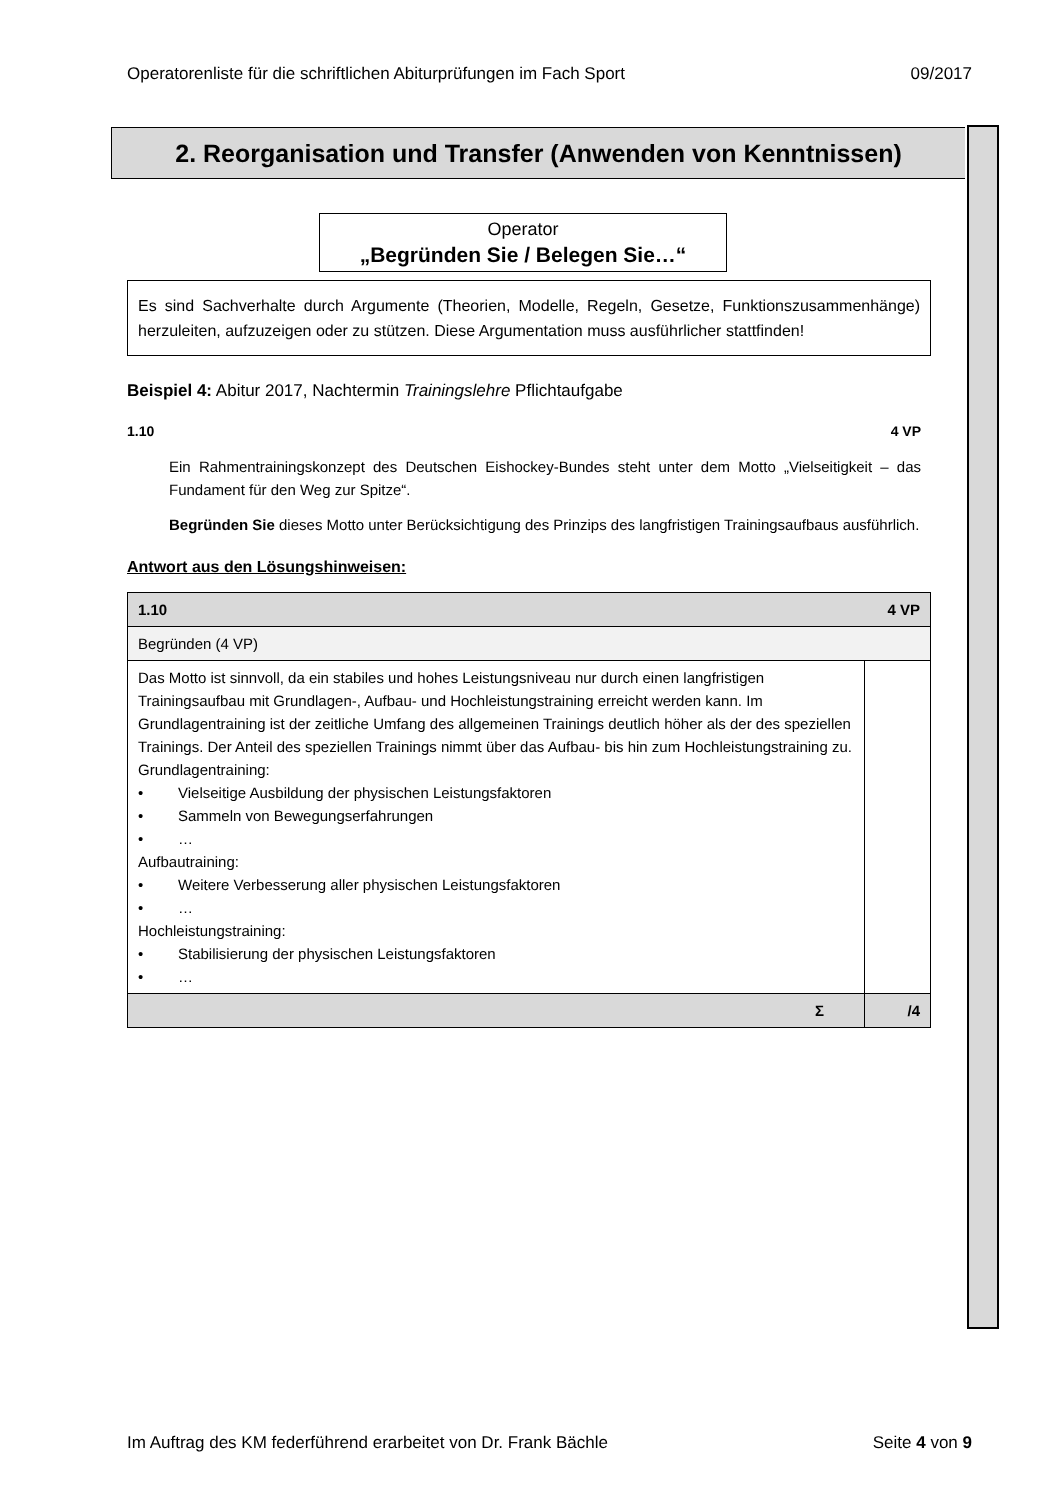Operatorenliste für die schriftlichen Abiturprüfungen im Fach Sport 09/2017
2. Reorganisation und Transfer (Anwenden von Kenntnissen)
Operator
„Begründen Sie / Belegen Sie…“
Es sind Sachverhalte durch Argumente (Theorien, Modelle, Regeln, Gesetze, Funktionszusammenhänge) herzuleiten, aufzuzeigen oder zu stützen. Diese Argumentation muss ausführlicher stattfinden!
Beispiel 4: Abitur 2017, Nachtermin Trainingslehre Pflichtaufgabe
1.10 4 VP
Ein Rahmentrainingskonzept des Deutschen Eishockey-Bundes steht unter dem Motto „Vielseitigkeit – das Fundament für den Weg zur Spitze“.
Begründen Sie dieses Motto unter Berücksichtigung des Prinzips des langfristigen Trainingsaufbaus ausführlich.
Antwort aus den Lösungshinweisen:
| 1.10 4 VP | |
| Begründen (4 VP) | |
| Das Motto ist sinnvoll, da ein stabiles und hohes Leistungsniveau nur durch einen langfristigen Trainingsaufbau mit Grundlagen-, Aufbau- und Hochleistungstraining erreicht werden kann. Im Grundlagentraining ist der zeitliche Umfang des allgemeinen Trainings deutlich höher als der des speziellen Trainings. Der Anteil des speziellen Trainings nimmt über das Aufbau- bis hin zum Hochleistungstraining zu. Grundlagentraining: • Vielseitige Ausbildung der physischen Leistungsfaktoren • Sammeln von Bewegungserfahrungen • … Aufbautraining: • Weitere Verbesserung aller physischen Leistungsfaktoren • … Hochleistungstraining: • Stabilisierung der physischen Leistungsfaktoren • … | |
| Σ | /4 |
Im Auftrag des KM federführend erarbeitet von Dr. Frank Bächle Seite 4 von 9